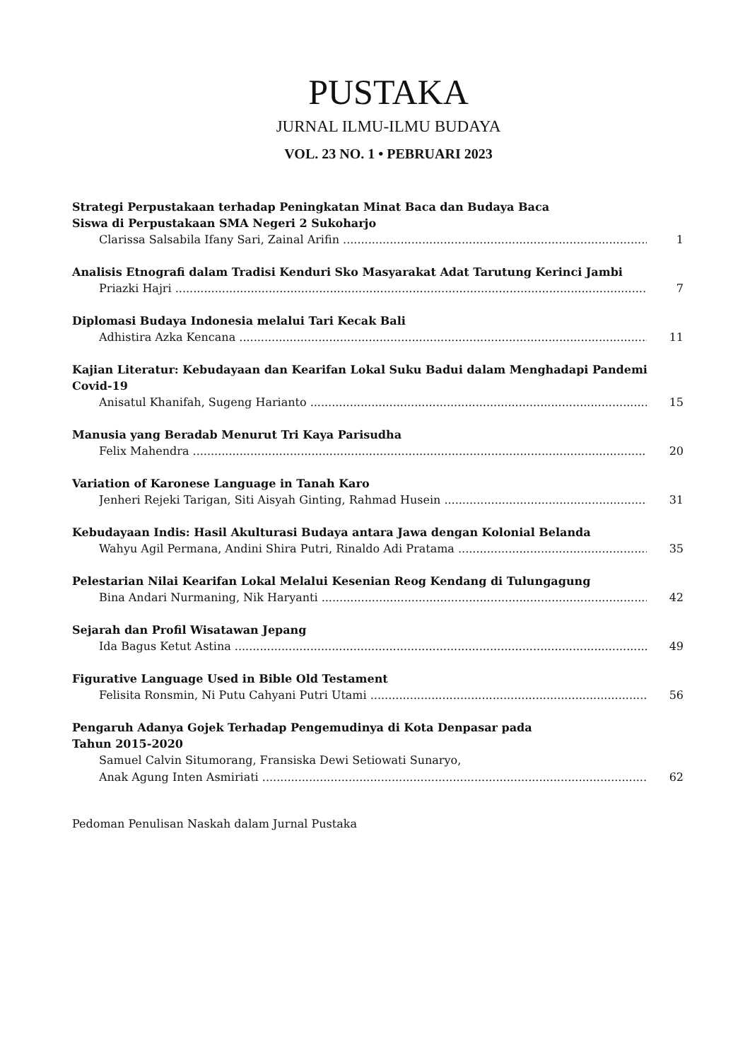PUSTAKA
JURNAL ILMU-ILMU BUDAYA
VOL. 23 NO. 1 • PEBRUARI 2023
Strategi Perpustakaan terhadap Peningkatan Minat Baca dan Budaya Baca
Siswa di Perpustakaan SMA Negeri 2 Sukoharjo
Clarissa Salsabila Ifany Sari, Zainal Arifin 1
Analisis Etnografi dalam Tradisi Kenduri Sko Masyarakat Adat Tarutung Kerinci Jambi
Priazki Hajri 7
Diplomasi Budaya Indonesia melalui Tari Kecak Bali
Adhistira Azka Kencana 11
Kajian Literatur: Kebudayaan dan Kearifan Lokal Suku Badui dalam Menghadapi Pandemi Covid-19
Anisatul Khanifah, Sugeng Harianto 15
Manusia yang Beradab Menurut Tri Kaya Parisudha
Felix Mahendra 20
Variation of Karonese Language in Tanah Karo
Jenheri Rejeki Tarigan, Siti Aisyah Ginting, Rahmad Husein 31
Kebudayaan Indis: Hasil Akulturasi Budaya antara Jawa dengan Kolonial Belanda
Wahyu Agil Permana, Andini Shira Putri, Rinaldo Adi Pratama 35
Pelestarian Nilai Kearifan Lokal Melalui Kesenian Reog Kendang di Tulungagung
Bina Andari Nurmaning, Nik Haryanti 42
Sejarah dan Profil Wisatawan Jepang
Ida Bagus Ketut Astina 49
Figurative Language Used in Bible Old Testament
Felisita Ronsmin, Ni Putu Cahyani Putri Utami 56
Pengaruh Adanya Gojek Terhadap Pengemudinya di Kota Denpasar pada
Tahun 2015-2020
Samuel Calvin Situmorang, Fransiska Dewi Setiowati Sunaryo,
Anak Agung Inten Asmiriati 62
Pedoman Penulisan Naskah dalam Jurnal Pustaka